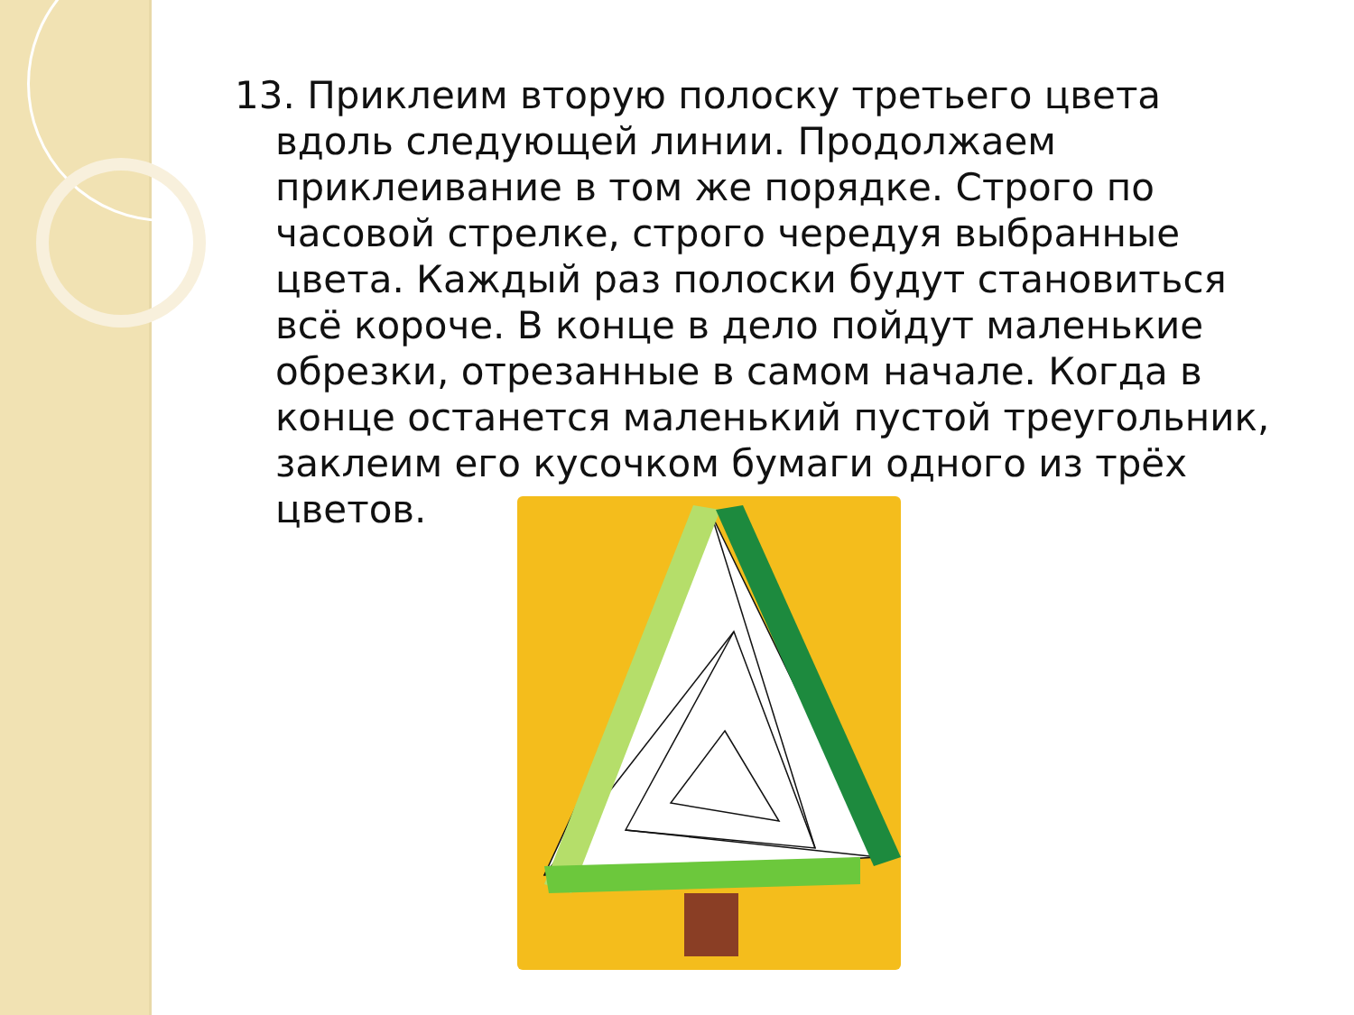13. Приклеим вторую полоску третьего цвета вдоль следующей линии. Продолжаем приклеивание в том же порядке. Строго по часовой стрелке, строго чередуя выбранные цвета. Каждый раз полоски будут становиться всё короче. В конце в дело пойдут маленькие обрезки, отрезанные в самом начале. Когда в конце останется маленький пустой треугольник, заклеим его кусочком бумаги одного из трёх цветов.